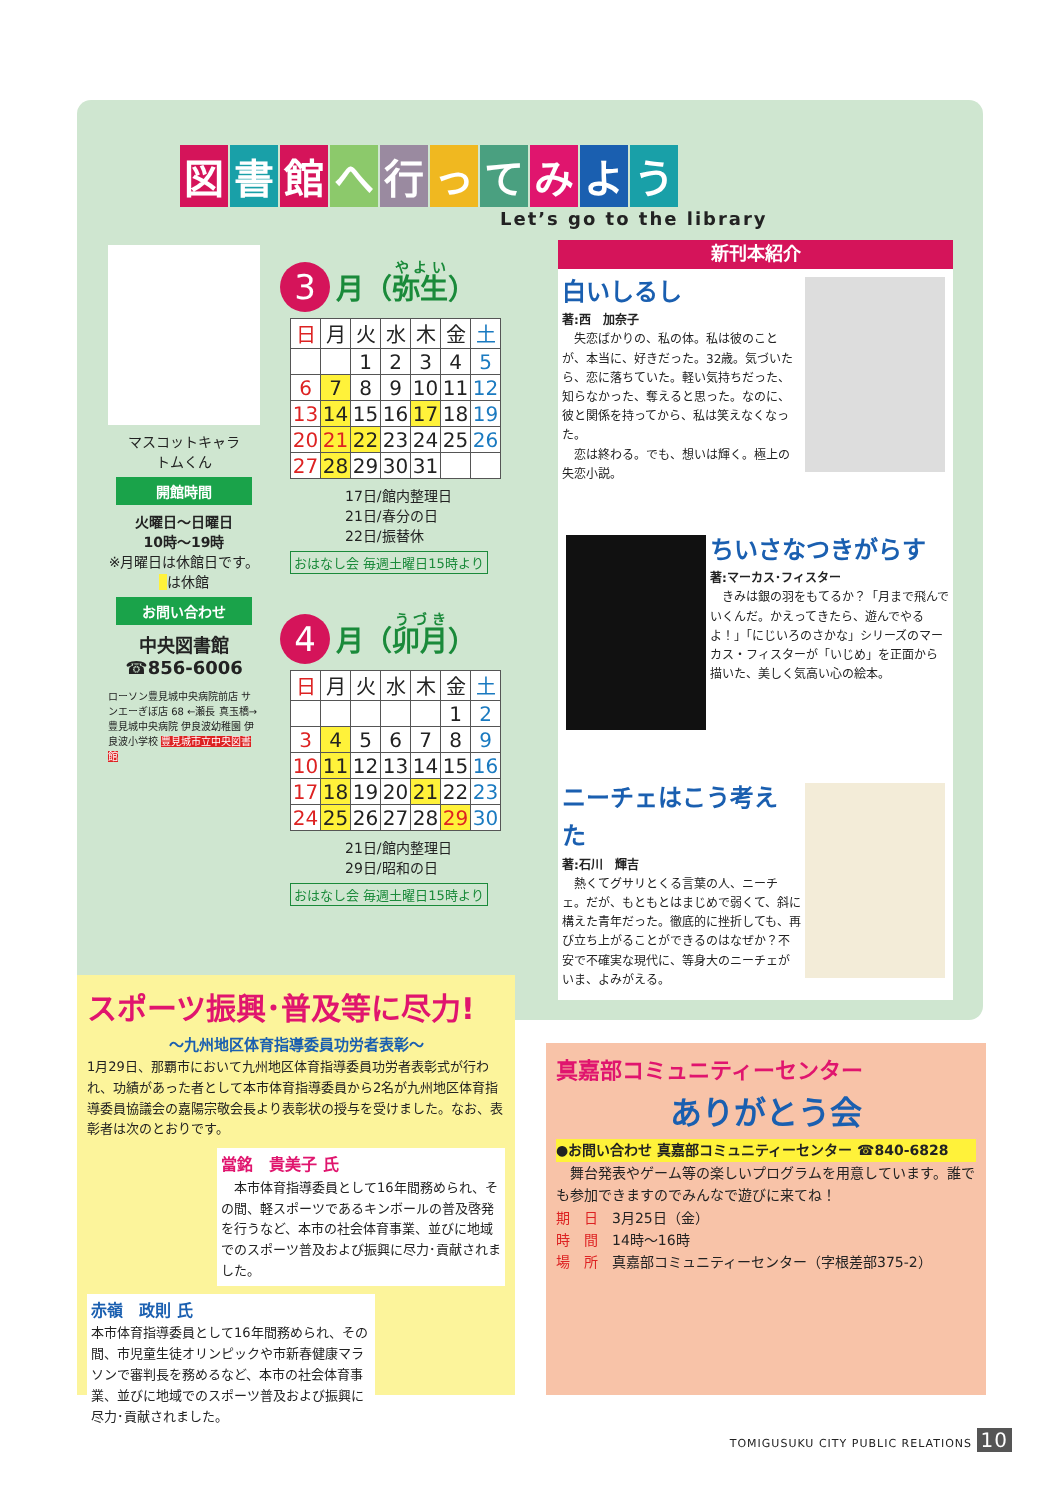図書館へ行ってみよう
Let’s go to the library
マスコットキャラ
トムくん
開館時間
火曜日～日曜日
10時～19時
※月曜日は休館日です。
は休館
お問い合わせ
中央図書館
☎856-6006
ローソン豊見城中央病院前店 サンエーぎぼ店 68 ←瀬長 真玉橋→ 豊見城中央病院 伊良波幼稚園 伊良波小学校 豊見城市立中央図書館
3 月（弥生）
| 日 | 月 | 火 | 水 | 木 | 金 | 土 |
| --- | --- | --- | --- | --- | --- | --- |
| | | 1 | 2 | 3 | 4 | 5 |
| 6 | 7 | 8 | 9 | 10 | 11 | 12 |
| 13 | 14 | 15 | 16 | 17 | 18 | 19 |
| 20 | 21 | 22 | 23 | 24 | 25 | 26 |
| 27 | 28 | 29 | 30 | 31 | | |
17日/館内整理日
21日/春分の日
22日/振替休
おはなし会 毎週土曜日15時より
4 月（卯月）
| 日 | 月 | 火 | 水 | 木 | 金 | 土 |
| --- | --- | --- | --- | --- | --- | --- |
| | | | | | 1 | 2 |
| 3 | 4 | 5 | 6 | 7 | 8 | 9 |
| 10 | 11 | 12 | 13 | 14 | 15 | 16 |
| 17 | 18 | 19 | 20 | 21 | 22 | 23 |
| 24 | 25 | 26 | 27 | 28 | 29 | 30 |
21日/館内整理日
29日/昭和の日
おはなし会 毎週土曜日15時より
新刊本紹介
白いしるし
著:西　加奈子
　失恋ばかりの、私の体。私は彼のことが、本当に、好きだった。32歳。気づいたら、恋に落ちていた。軽い気持ちだった、知らなかった、奪えると思った。なのに、彼と関係を持ってから、私は笑えなくなった。
　恋は終わる。でも、想いは輝く。極上の失恋小説。
ちいさなつきがらす
著:マーカス･フィスター
　きみは銀の羽をもてるか？「月まで飛んでいくんだ。かえってきたら、遊んでやるよ！」「にじいろのさかな」シリーズのマーカス・フィスターが「いじめ」を正面から描いた、美しく気高い心の絵本。
ニーチェはこう考えた
著:石川　輝吉
　熱くてグサリとくる言葉の人、ニーチェ。だが、もともとはまじめで弱くて、斜に構えた青年だった。徹底的に挫折しても、再び立ち上がることができるのはなぜか？不安で不確実な現代に、等身大のニーチェがいま、よみがえる。
スポーツ振興･普及等に尽力!
～九州地区体育指導委員功労者表彰～
1月29日、那覇市において九州地区体育指導委員功労者表彰式が行われ、功績があった者として本市体育指導委員から2名が九州地区体育指導委員協議会の嘉陽宗敬会長より表彰状の授与を受けました。なお、表彰者は次のとおりです。
當銘　貴美子 氏
　本市体育指導委員として16年間務められ、その間、軽スポーツであるキンボールの普及啓発を行うなど、本市の社会体育事業、並びに地域でのスポーツ普及および振興に尽力･貢献されました。
赤嶺　政則 氏
本市体育指導委員として16年間務められ、その間、市児童生徒オリンピックや市新春健康マラソンで審判長を務めるなど、本市の社会体育事業、並びに地域でのスポーツ普及および振興に尽力･貢献されました。
真嘉部コミュニティーセンター
ありがとう会
●お問い合わせ 真嘉部コミュニティーセンター ☎840-6828
　舞台発表やゲーム等の楽しいプログラムを用意しています。誰でも参加できますのでみんなで遊びに来てね！
期　日　3月25日（金）
時　間　14時～16時
場　所　真嘉部コミュニティーセンター（字根差部375-2）
TOMIGUSUKU CITY PUBLIC RELATIONS 10